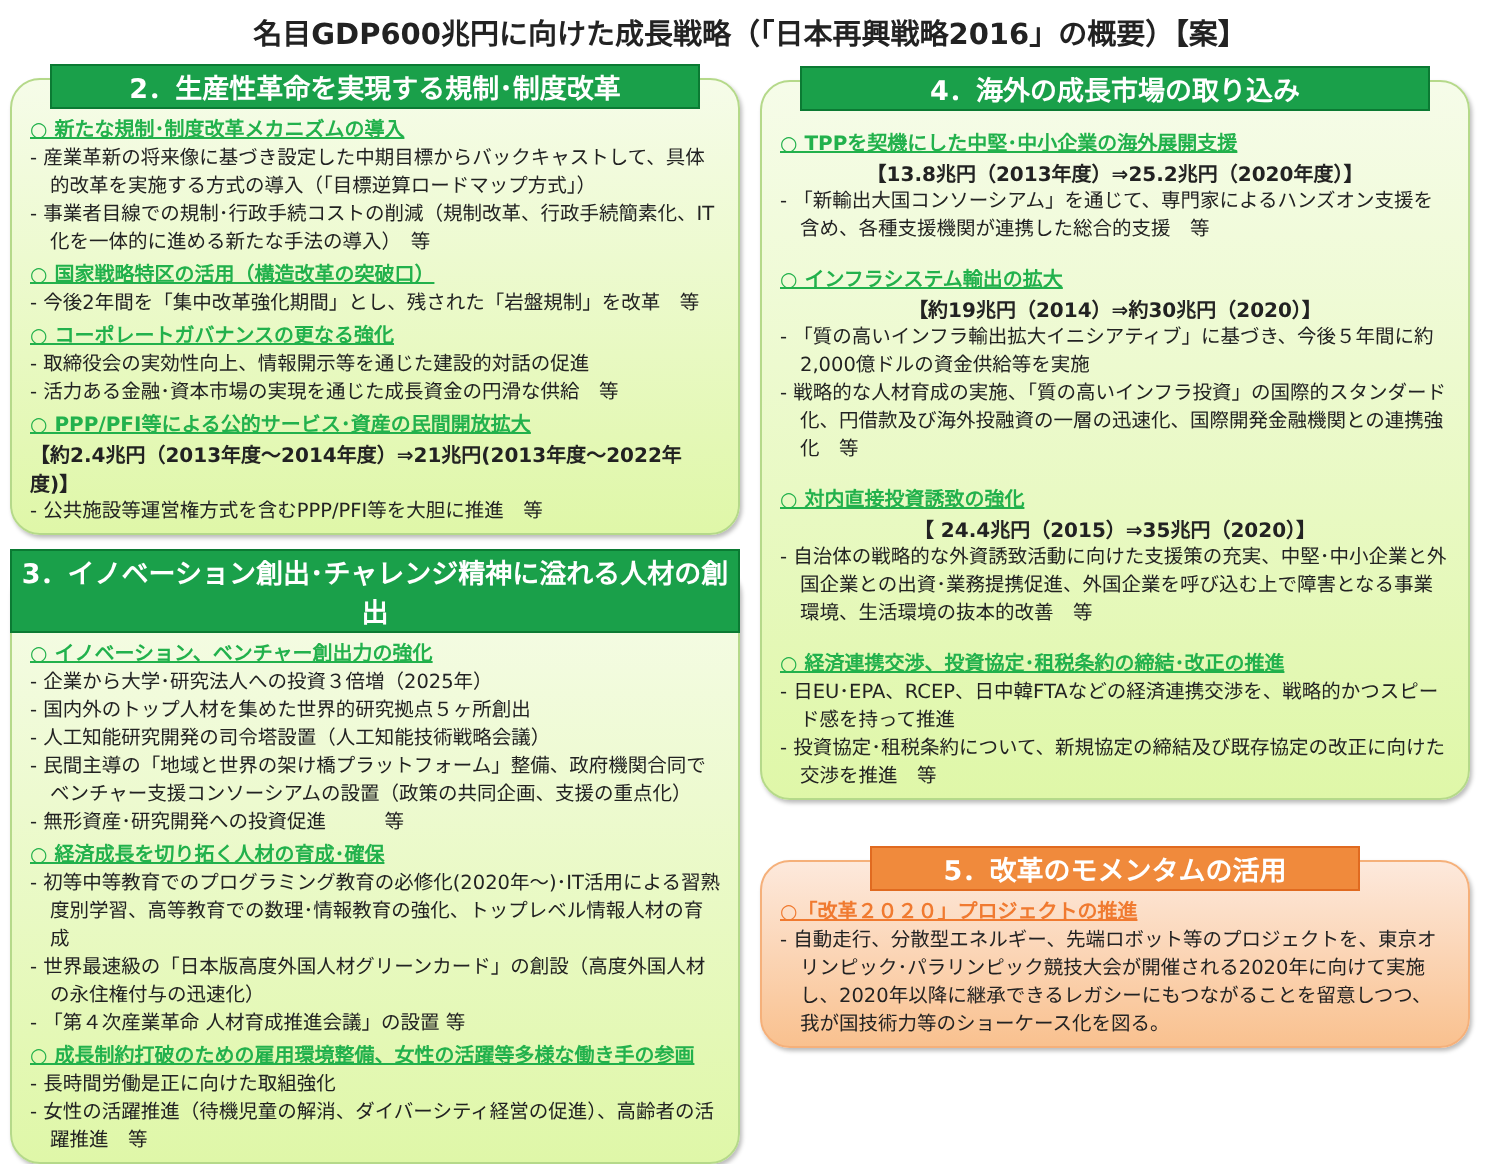名目GDP600兆円に向けた成長戦略（「日本再興戦略2016」の概要）【案】
2．生産性革命を実現する規制･制度改革
○ 新たな規制･制度改革メカニズムの導入
- 産業革新の将来像に基づき設定した中期目標からバックキャストして、具体的改革を実施する方式の導入（「目標逆算ロードマップ方式」）
- 事業者目線での規制･行政手続コストの削減（規制改革、行政手続簡素化、IT化を一体的に進める新たな手法の導入）　等
○ 国家戦略特区の活用（構造改革の突破口）
- 今後2年間を「集中改革強化期間」とし、残された「岩盤規制」を改革　等
○ コーポレートガバナンスの更なる強化
- 取締役会の実効性向上、情報開示等を通じた建設的対話の促進
- 活力ある金融･資本市場の実現を通じた成長資金の円滑な供給　等
○ PPP/PFI等による公的サービス･資産の民間開放拡大
【約2.4兆円（2013年度～2014年度）⇒21兆円(2013年度～2022年度)】
- 公共施設等運営権方式を含むPPP/PFI等を大胆に推進　等
3．イノベーション創出･チャレンジ精神に溢れる人材の創出
○ イノベーション、ベンチャー創出力の強化
- 企業から大学･研究法人への投資３倍増（2025年）
- 国内外のトップ人材を集めた世界的研究拠点５ヶ所創出
- 人工知能研究開発の司令塔設置（人工知能技術戦略会議）
- 民間主導の「地域と世界の架け橋プラットフォーム」整備、政府機関合同でベンチャー支援コンソーシアムの設置（政策の共同企画、支援の重点化）
- 無形資産･研究開発への投資促進　　　等
○ 経済成長を切り拓く人材の育成･確保
- 初等中等教育でのプログラミング教育の必修化(2020年～)･IT活用による習熟度別学習、高等教育での数理･情報教育の強化、トップレベル情報人材の育成
- 世界最速級の「日本版高度外国人材グリーンカード」の創設（高度外国人材の永住権付与の迅速化）
- 「第４次産業革命 人材育成推進会議」の設置 等
○ 成長制約打破のための雇用環境整備、女性の活躍等多様な働き手の参画
- 長時間労働是正に向けた取組強化
- 女性の活躍推進（待機児童の解消、ダイバーシティ経営の促進）、高齢者の活躍推進　等
4．海外の成長市場の取り込み
○ TPPを契機にした中堅･中小企業の海外展開支援
【13.8兆円（2013年度）⇒25.2兆円（2020年度）】
- 「新輸出大国コンソーシアム」を通じて、専門家によるハンズオン支援を含め、各種支援機関が連携した総合的支援　等
○ インフラシステム輸出の拡大
【約19兆円（2014）⇒約30兆円（2020）】
- 「質の高いインフラ輸出拡大イニシアティブ」に基づき、今後５年間に約2,000億ドルの資金供給等を実施
- 戦略的な人材育成の実施、「質の高いインフラ投資」の国際的スタンダード化、円借款及び海外投融資の一層の迅速化、国際開発金融機関との連携強化　等
○ 対内直接投資誘致の強化
【 24.4兆円（2015）⇒35兆円（2020）】
- 自治体の戦略的な外資誘致活動に向けた支援策の充実、中堅･中小企業と外国企業との出資･業務提携促進、外国企業を呼び込む上で障害となる事業環境、生活環境の抜本的改善　等
○ 経済連携交渉、投資協定･租税条約の締結･改正の推進
- 日EU･EPA、RCEP、日中韓FTAなどの経済連携交渉を、戦略的かつスピード感を持って推進
- 投資協定･租税条約について、新規協定の締結及び既存協定の改正に向けた交渉を推進　等
5．改革のモメンタムの活用
○「改革２０２０」プロジェクトの推進
- 自動走行、分散型エネルギー、先端ロボット等のプロジェクトを、東京オリンピック･パラリンピック競技大会が開催される2020年に向けて実施し、2020年以降に継承できるレガシーにもつながることを留意しつつ、我が国技術力等のショーケース化を図る。